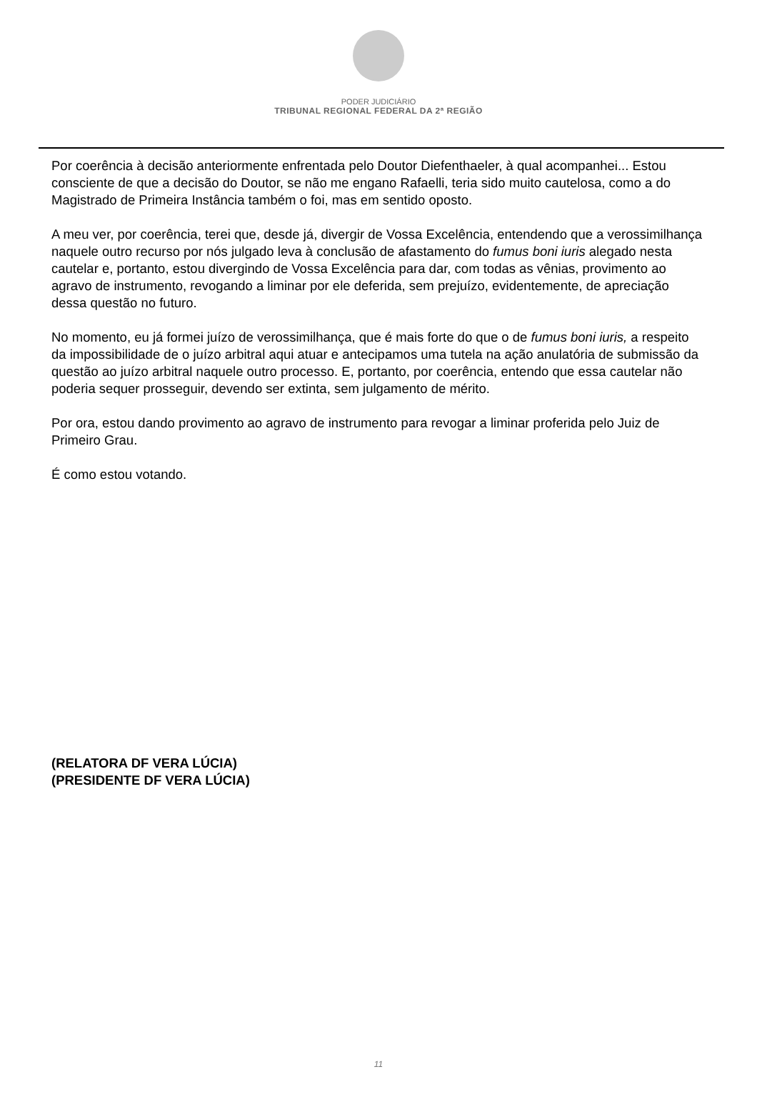PODER JUDICIÁRIO
TRIBUNAL REGIONAL FEDERAL DA 2ª REGIÃO
Por coerência à decisão anteriormente enfrentada pelo Doutor Diefenthaeler, à qual acompanhei... Estou consciente de que a decisão do Doutor, se não me engano Rafaelli, teria sido muito cautelosa, como a do Magistrado de Primeira Instância também o foi, mas em sentido oposto.
A meu ver, por coerência, terei que, desde já, divergir de Vossa Excelência, entendendo que a verossimilhança naquele outro recurso por nós julgado leva à conclusão de afastamento do fumus boni iuris alegado nesta cautelar e, portanto, estou divergindo de Vossa Excelência para dar, com todas as vênias, provimento ao agravo de instrumento, revogando a liminar por ele deferida, sem prejuízo, evidentemente, de apreciação dessa questão no futuro.
No momento, eu já formei juízo de verossimilhança, que é mais forte do que o de fumus boni iuris, a respeito da impossibilidade de o juízo arbitral aqui atuar e antecipamos uma tutela na ação anulatória de submissão da questão ao juízo arbitral naquele outro processo. E, portanto, por coerência, entendo que essa cautelar não poderia sequer prosseguir, devendo ser extinta, sem julgamento de mérito.
Por ora, estou dando provimento ao agravo de instrumento para revogar a liminar proferida pelo Juiz de Primeiro Grau.
É como estou votando.
(RELATORA DF VERA LÚCIA)
(PRESIDENTE DF VERA LÚCIA)
11